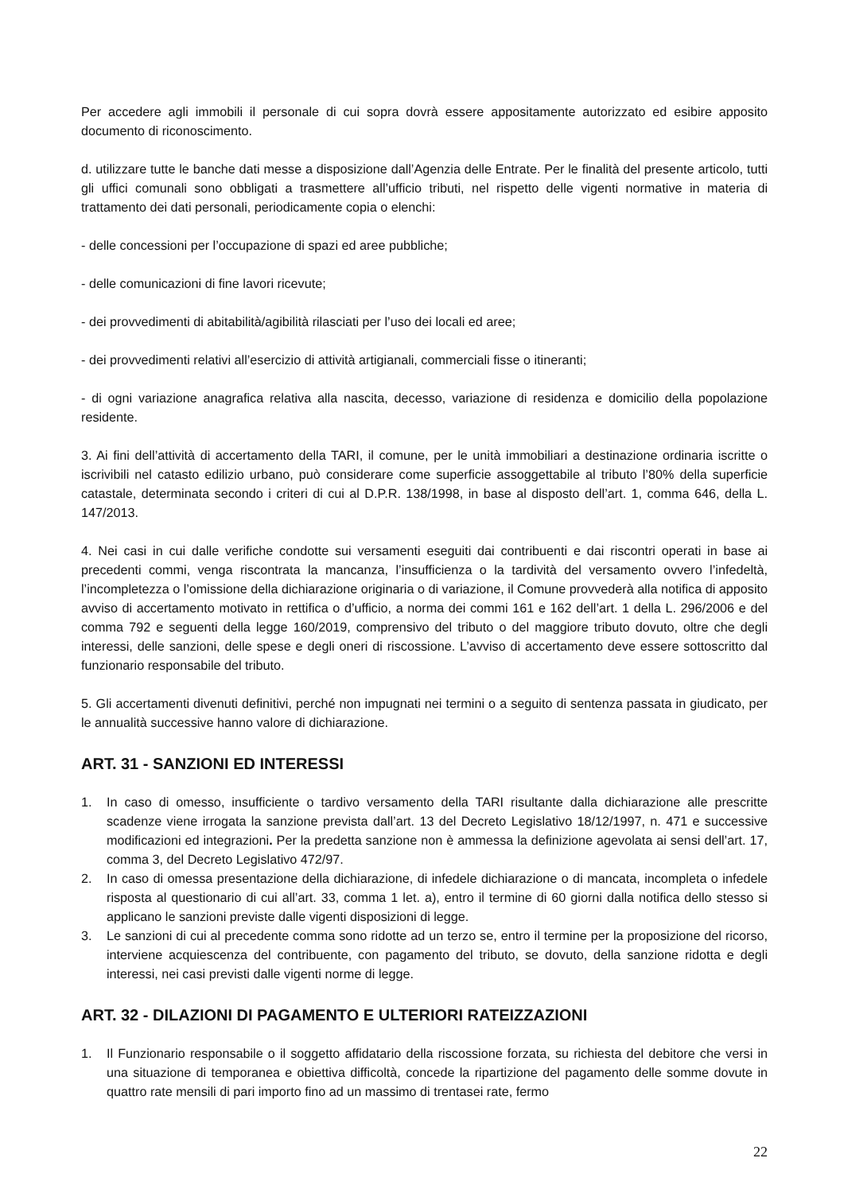Per accedere agli immobili il personale di cui sopra dovrà essere appositamente autorizzato ed esibire apposito documento di riconoscimento.
d. utilizzare tutte le banche dati messe a disposizione dall’Agenzia delle Entrate. Per le finalità del presente articolo, tutti gli uffici comunali sono obbligati a trasmettere all’ufficio tributi, nel rispetto delle vigenti normative in materia di trattamento dei dati personali, periodicamente copia o elenchi:
- delle concessioni per l’occupazione di spazi ed aree pubbliche;
- delle comunicazioni di fine lavori ricevute;
- dei provvedimenti di abitabilità/agibilità rilasciati per l’uso dei locali ed aree;
- dei provvedimenti relativi all’esercizio di attività artigianali, commerciali fisse o itineranti;
- di ogni variazione anagrafica relativa alla nascita, decesso, variazione di residenza e domicilio della popolazione residente.
3. Ai fini dell’attività di accertamento della TARI, il comune, per le unità immobiliari a destinazione ordinaria iscritte o iscrivibili nel catasto edilizio urbano, può considerare come superficie assoggettabile al tributo l’80% della superficie catastale, determinata secondo i criteri di cui al D.P.R. 138/1998, in base al disposto dell’art. 1, comma 646, della L. 147/2013.
4. Nei casi in cui dalle verifiche condotte sui versamenti eseguiti dai contribuenti e dai riscontri operati in base ai precedenti commi, venga riscontrata la mancanza, l’insufficienza o la tardività del versamento ovvero l’infedeltà, l’incompletezza o l’omissione della dichiarazione originaria o di variazione, il Comune provvederà alla notifica di apposito avviso di accertamento motivato in rettifica o d’ufficio, a norma dei commi 161 e 162 dell’art. 1 della L. 296/2006 e del comma 792 e seguenti della legge 160/2019, comprensivo del tributo o del maggiore tributo dovuto, oltre che degli interessi, delle sanzioni, delle spese e degli oneri di riscossione. L’avviso di accertamento deve essere sottoscritto dal funzionario responsabile del tributo.
5. Gli accertamenti divenuti definitivi, perché non impugnati nei termini o a seguito di sentenza passata in giudicato, per le annualità successive hanno valore di dichiarazione.
ART. 31 - SANZIONI ED INTERESSI
1. In caso di omesso, insufficiente o tardivo versamento della TARI risultante dalla dichiarazione alle prescritte scadenze viene irrogata la sanzione prevista dall’art. 13 del Decreto Legislativo 18/12/1997, n. 471 e successive modificazioni ed integrazioni. Per la predetta sanzione non è ammessa la definizione agevolata ai sensi dell’art. 17, comma 3, del Decreto Legislativo 472/97.
2. In caso di omessa presentazione della dichiarazione, di infedele dichiarazione o di mancata, incompleta o infedele risposta al questionario di cui all’art. 33, comma 1 let. a), entro il termine di 60 giorni dalla notifica dello stesso si applicano le sanzioni previste dalle vigenti disposizioni di legge.
3. Le sanzioni di cui al precedente comma sono ridotte ad un terzo se, entro il termine per la proposizione del ricorso, interviene acquiescenza del contribuente, con pagamento del tributo, se dovuto, della sanzione ridotta e degli interessi, nei casi previsti dalle vigenti norme di legge.
ART. 32 - DILAZIONI DI PAGAMENTO E ULTERIORI RATEIZZAZIONI
1. Il Funzionario responsabile o il soggetto affidatario della riscossione forzata, su richiesta del debitore che versi in una situazione di temporanea e obiettiva difficoltà, concede la ripartizione del pagamento delle somme dovute in quattro rate mensili di pari importo fino ad un massimo di trentasei rate, fermo
22